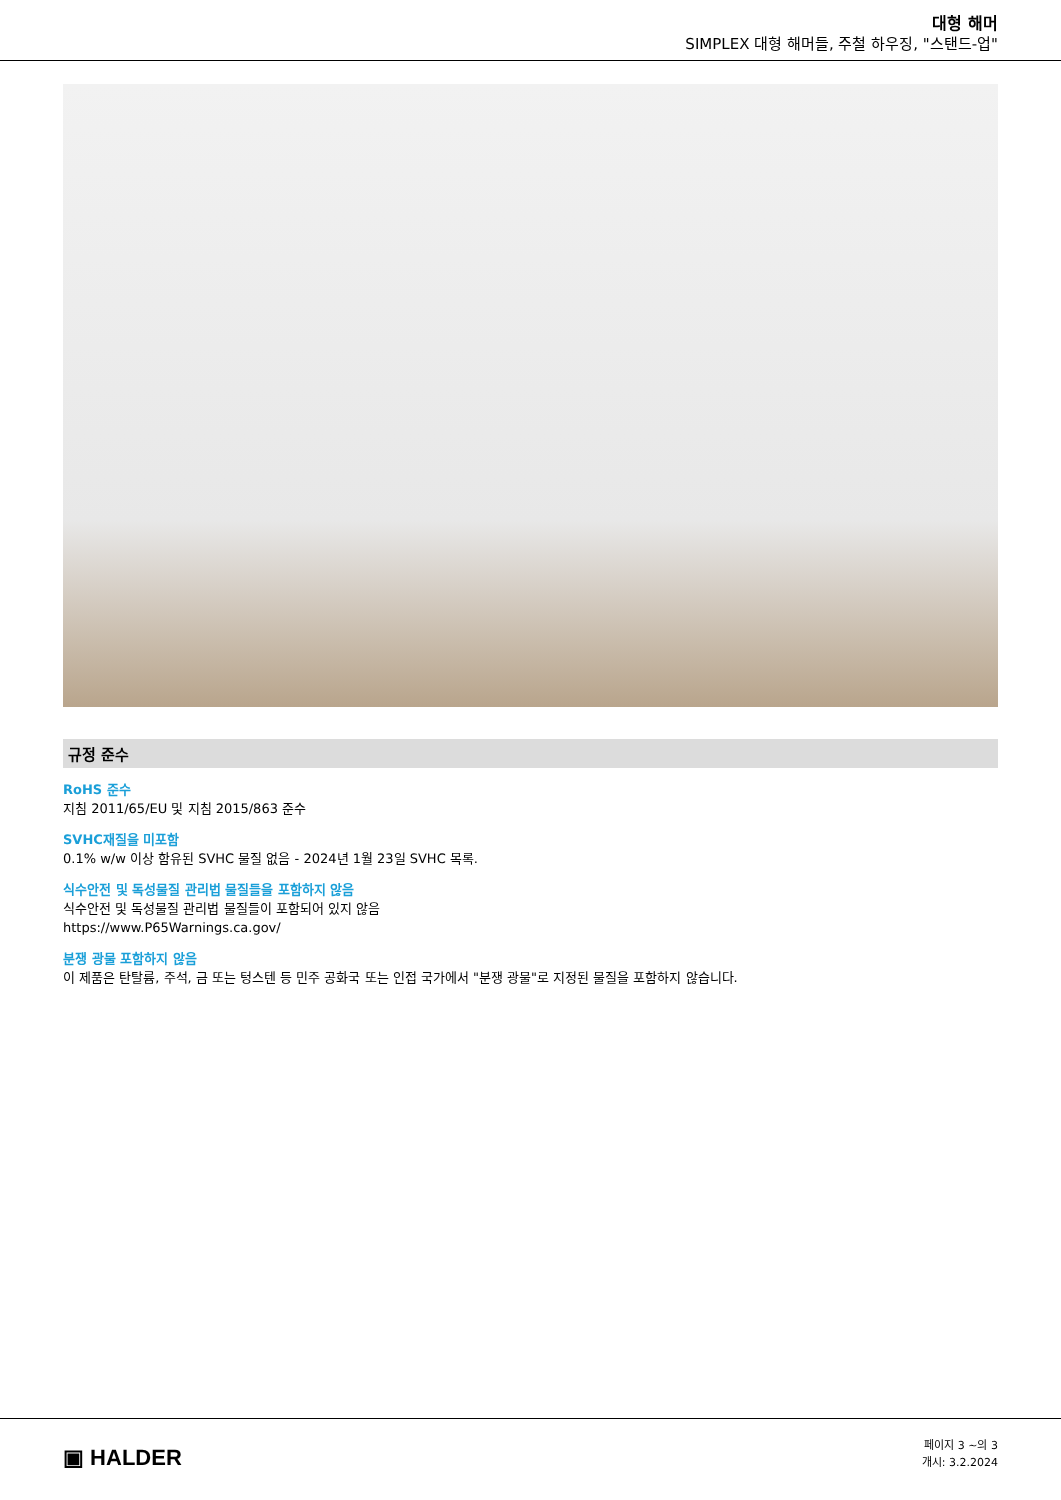대형 해머
SIMPLEX 대형 해머들, 주철 하우징, "스탠드-업"
규정 준수
RoHS 준수
지침 2011/65/EU 및 지침 2015/863 준수
SVHC재질을 미포함
0.1% w/w 이상 함유된 SVHC 물질 없음 - 2024년 1월 23일 SVHC 목록.
식수안전 및 독성물질 관리법 물질들을 포함하지 않음
식수안전 및 독성물질 관리법 물질들이 포함되어 있지 않음
https://www.P65Warnings.ca.gov/
분쟁 광물 포함하지 않음
이 제품은 탄탈륨, 주석, 금 또는 텅스텐 등 민주 공화국 또는 인접 국가에서 "분쟁 광물"로 지정된 물질을 포함하지 않습니다.
▣ HALDER
페이지 3 ~의 3
개시: 3.2.2024